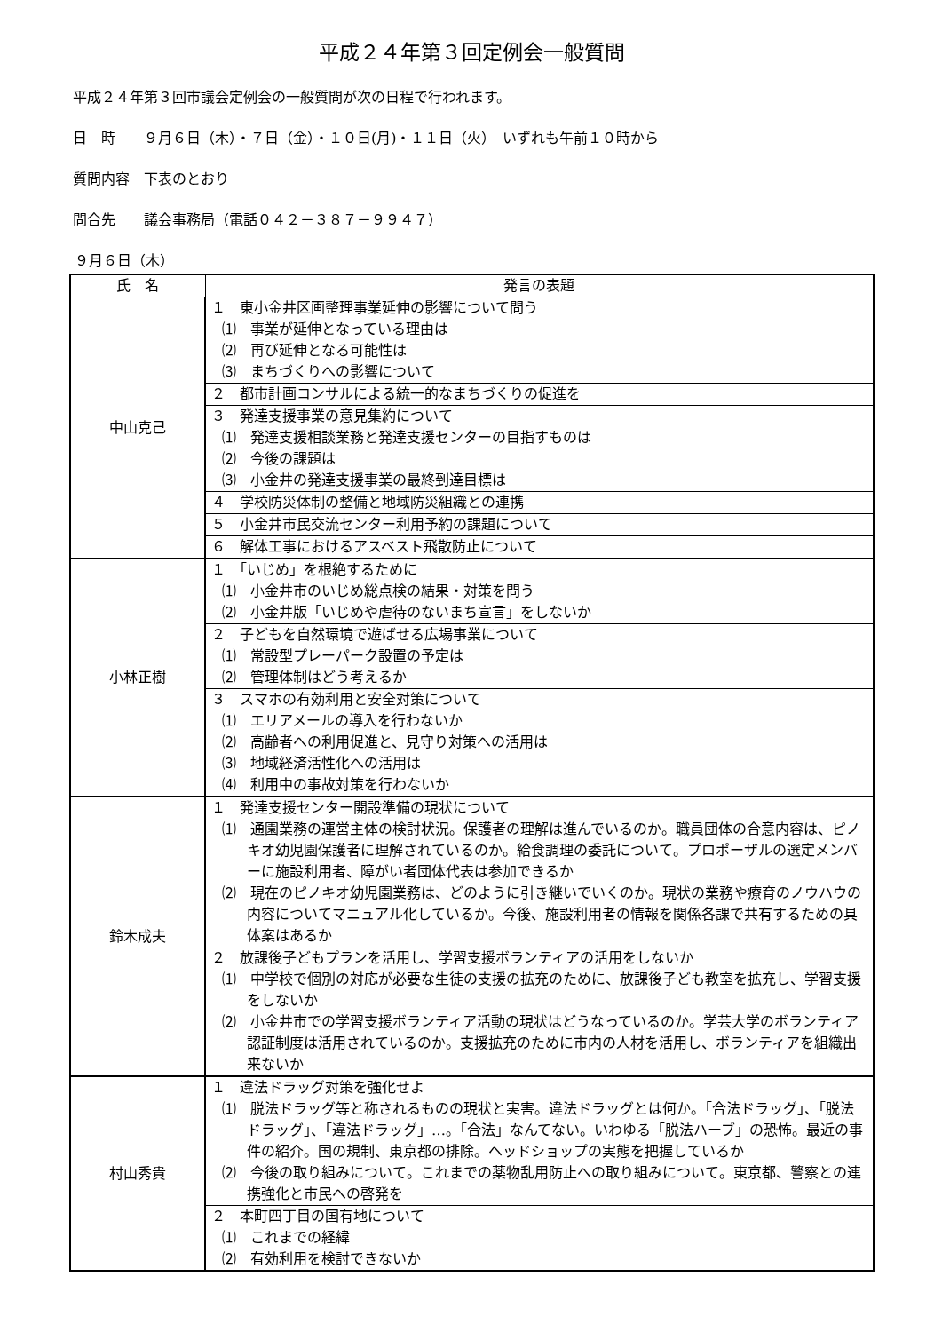平成２４年第３回定例会一般質問
平成２４年第３回市議会定例会の一般質問が次の日程で行われます。
日　時　　９月６日（木）・７日（金）・１０日(月)・１１日（火）　いずれも午前１０時から
質問内容　下表のとおり
問合先　　議会事務局（電話０４２－３８７－９９４７）
９月６日（木）
| 氏 名 | 発言の表題 |
| --- | --- |
| 中山克己 | １ 東小金井区画整理事業延伸の影響について問う ⑴ 事業が延伸となっている理由は ⑵ 再び延伸となる可能性は ⑶ まちづくりへの影響について |
| | ２ 都市計画コンサルによる統一的なまちづくりの促進を |
| | ３ 発達支援事業の意見集約について ⑴ 発達支援相談業務と発達支援センターの目指すものは ⑵ 今後の課題は ⑶ 小金井の発達支援事業の最終到達目標は |
| | ４ 学校防災体制の整備と地域防災組織との連携 |
| | ５ 小金井市民交流センター利用予約の課題について |
| | ６ 解体工事におけるアスベスト飛散防止について |
| 小林正樹 | １ 「いじめ」を根絶するために ⑴ 小金井市のいじめ総点検の結果・対策を問う ⑵ 小金井版「いじめや虐待のないまち宣言」をしないか |
| | ２ 子どもを自然環境で遊ばせる広場事業について ⑴ 常設型プレーパーク設置の予定は ⑵ 管理体制はどう考えるか |
| | ３ スマホの有効利用と安全対策について ⑴ エリアメールの導入を行わないか ⑵ 高齢者への利用促進と、見守り対策への活用は ⑶ 地域経済活性化への活用は ⑷ 利用中の事故対策を行わないか |
| 鈴木成夫 | １ 発達支援センター開設準備の現状について ⑴ 通園業務の運営主体の検討状況。保護者の理解は進んでいるのか。職員団体の合意内容は、ピノキオ幼児園保護者に理解されているのか。給食調理の委託について。プロポーザルの選定メンバーに施設利用者、障がい者団体代表は参加できるか ⑵ 現在のピノキオ幼児園業務は、どのように引き継いでいくのか。現状の業務や療育のノウハウの内容についてマニュアル化しているか。今後、施設利用者の情報を関係各課で共有するための具体案はあるか |
| | ２ 放課後子どもプランを活用し、学習支援ボランティアの活用をしないか ⑴ 中学校で個別の対応が必要な生徒の支援の拡充のために、放課後子ども教室を拡充し、学習支援をしないか ⑵ 小金井市での学習支援ボランティア活動の現状はどうなっているのか。学芸大学のボランティア認証制度は活用されているのか。支援拡充のために市内の人材を活用し、ボランティアを組織出来ないか |
| 村山秀貴 | １ 違法ドラッグ対策を強化せよ ⑴ 脱法ドラッグ等と称されるものの現状と実害。違法ドラッグとは何か。「合法ドラッグ」、「脱法ドラッグ」、「違法ドラッグ」…。「合法」なんてない。いわゆる「脱法ハーブ」の恐怖。最近の事件の紹介。国の規制、東京都の排除。ヘッドショップの実態を把握しているか ⑵ 今後の取り組みについて。これまでの薬物乱用防止への取り組みについて。東京都、警察との連携強化と市民への啓発を |
| | ２ 本町四丁目の国有地について ⑴ これまでの経緯 ⑵ 有効利用を検討できないか |